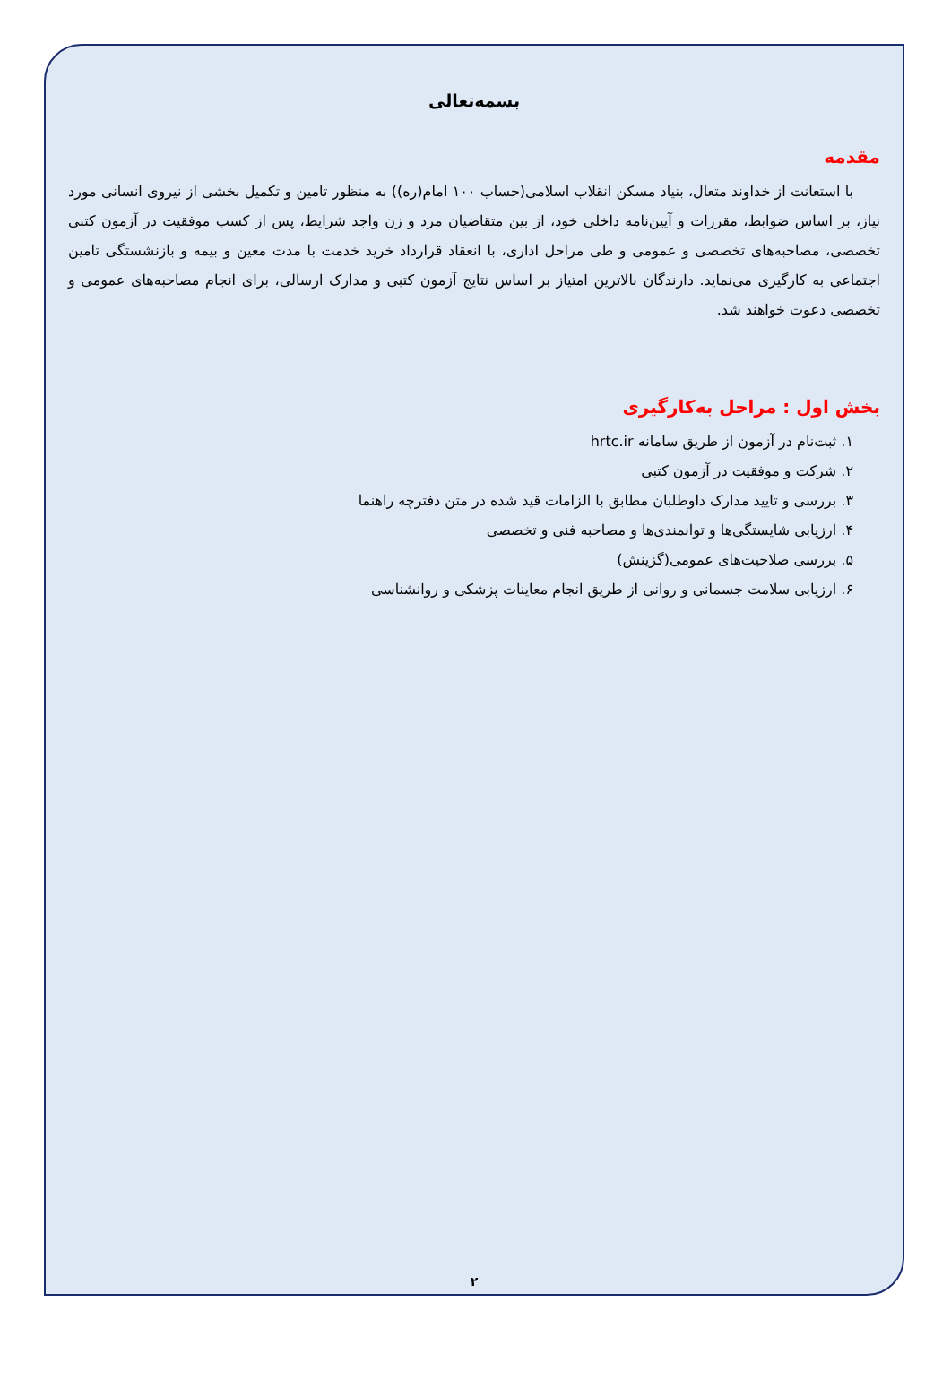بسمه‌تعالی
مقدمه
با استعانت از خداوند متعال، بنیاد مسکن انقلاب اسلامی(حساب ۱۰۰ امام(ره)) به منظور تامین و تکمیل بخشی از نیروی انسانی مورد نیاز، بر اساس ضوابط، مقررات و آیین‌نامه داخلی خود، از بین متقاضیان مرد و زن واجد شرایط، پس از کسب موفقیت در آزمون کتبی تخصصی، مصاحبه‌های تخصصی و عمومی و طی مراحل اداری، با انعقاد قرارداد خرید خدمت با مدت معین و بیمه و بازنشستگی تامین اجتماعی به کارگیری می‌نماید. دارندگان بالاترین امتیاز بر اساس نتایج آزمون کتبی و مدارک ارسالی، برای انجام مصاحبه‌های عمومی و تخصصی دعوت خواهند شد.
بخش اول : مراحل به‌کارگیری
۱. ثبت‌نام در آزمون از طریق سامانه hrtc.ir
۲. شرکت و موفقیت در آزمون کتبی
۳. بررسی و تایید مدارک داوطلبان مطابق با الزامات قید شده در متن دفترچه راهنما
۴. ارزیابی شایستگی‌ها و توانمندی‌ها و مصاحبه فنی و تخصصی
۵. بررسی صلاحیت‌های عمومی(گزینش)
۶. ارزیابی سلامت جسمانی و روانی از طریق انجام معاینات پزشکی و روانشناسی
۲